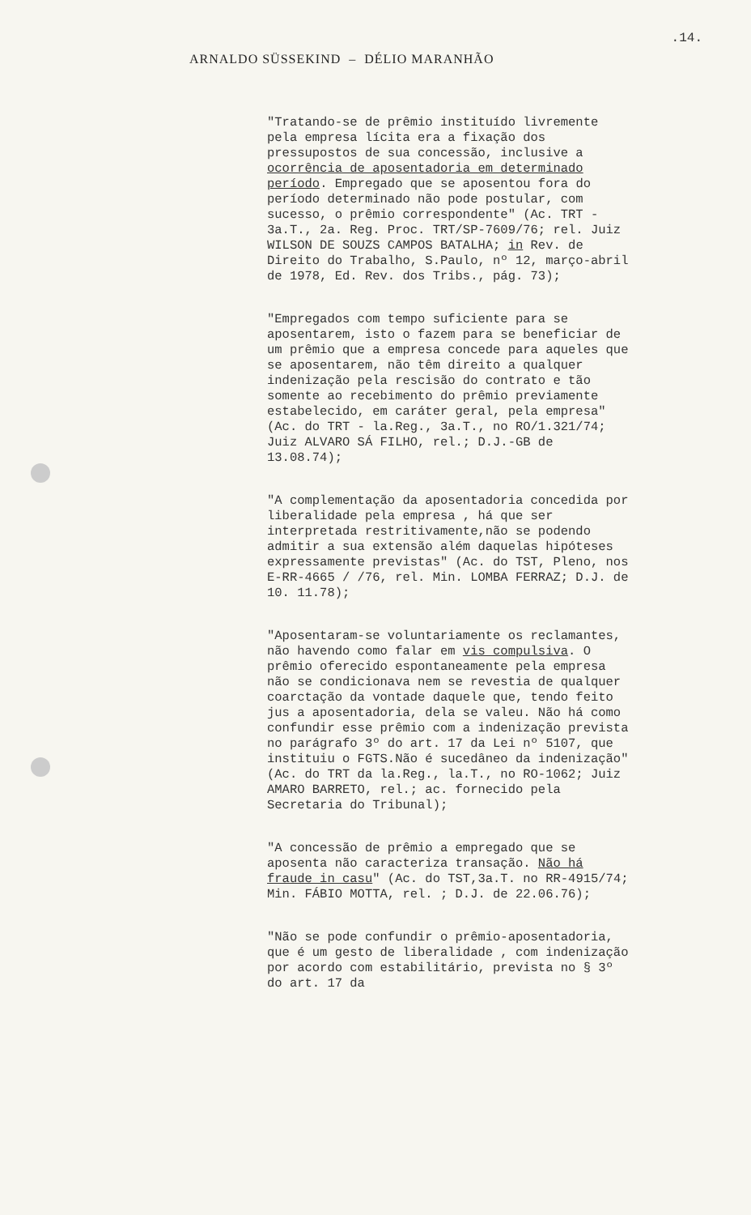.14.
ARNALDO SÜSSEKIND – DÉLIO MARANHÃO
"Tratando-se de prêmio instituído livremente pela empresa lícita era a fixação dos pressupostos de sua concessão, inclusive a ocorrência de aposentadoria em determinado período. Empregado que se aposentou fora do período determinado não pode postular, com sucesso, o prêmio correspondente" (Ac. TRT - 3a.T., 2a. Reg. Proc. TRT/SP-7609/76; rel. Juiz WILSON DE SOUZS CAMPOS BATALHA; in Rev. de Direito do Trabalho, S.Paulo, nº 12, março-abril de 1978, Ed. Rev. dos Tribs., pág. 73);
"Empregados com tempo suficiente para se aposentarem, isto o fazem para se beneficiar de um prêmio que a empresa concede para aqueles que se aposentarem, não têm direito a qualquer indenização pela rescisão do contrato e tão somente ao recebimento do prêmio previamente estabelecido, em caráter geral, pela empresa" (Ac. do TRT - la.Reg., 3a.T., no RO/1.321/74; Juiz ALVARO SÁ FILHO, rel.; D.J.-GB de 13.08.74);
"A complementação da aposentadoria concedida por liberalidade pela empresa , há que ser interpretada restritivamente,não se podendo admitir a sua extensão além daquelas hipóteses expressamente previstas" (Ac. do TST, Pleno, nos E-RR-4665 / /76, rel. Min. LOMBA FERRAZ; D.J. de 10. 11.78);
"Aposentaram-se voluntariamente os reclamantes, não havendo como falar em vis compulsiva. O prêmio oferecido espontaneamente pela empresa não se condicionava nem se revestia de qualquer coarctação da vontade daquele que, tendo feito jus a aposentadoria, dela se valeu. Não há como confundir esse prêmio com a indenização prevista no parágrafo 3º do art. 17 da Lei nº 5107, que instituiu o FGTS.Não é sucedâneo da indenização" (Ac. do TRT da la.Reg., la.T., no RO-1062; Juiz AMARO BARRETO, rel.; ac. fornecido pela Secretaria do Tribunal);
"A concessão de prêmio a empregado que se aposenta não caracteriza transação. Não há fraude in casu" (Ac. do TST,3a.T. no RR-4915/74; Min. FÁBIO MOTTA, rel. ; D.J. de 22.06.76);
"Não se pode confundir o prêmio-aposentadoria, que é um gesto de liberalidade , com indenização por acordo com estabilitário, prevista no § 3º do art. 17 da